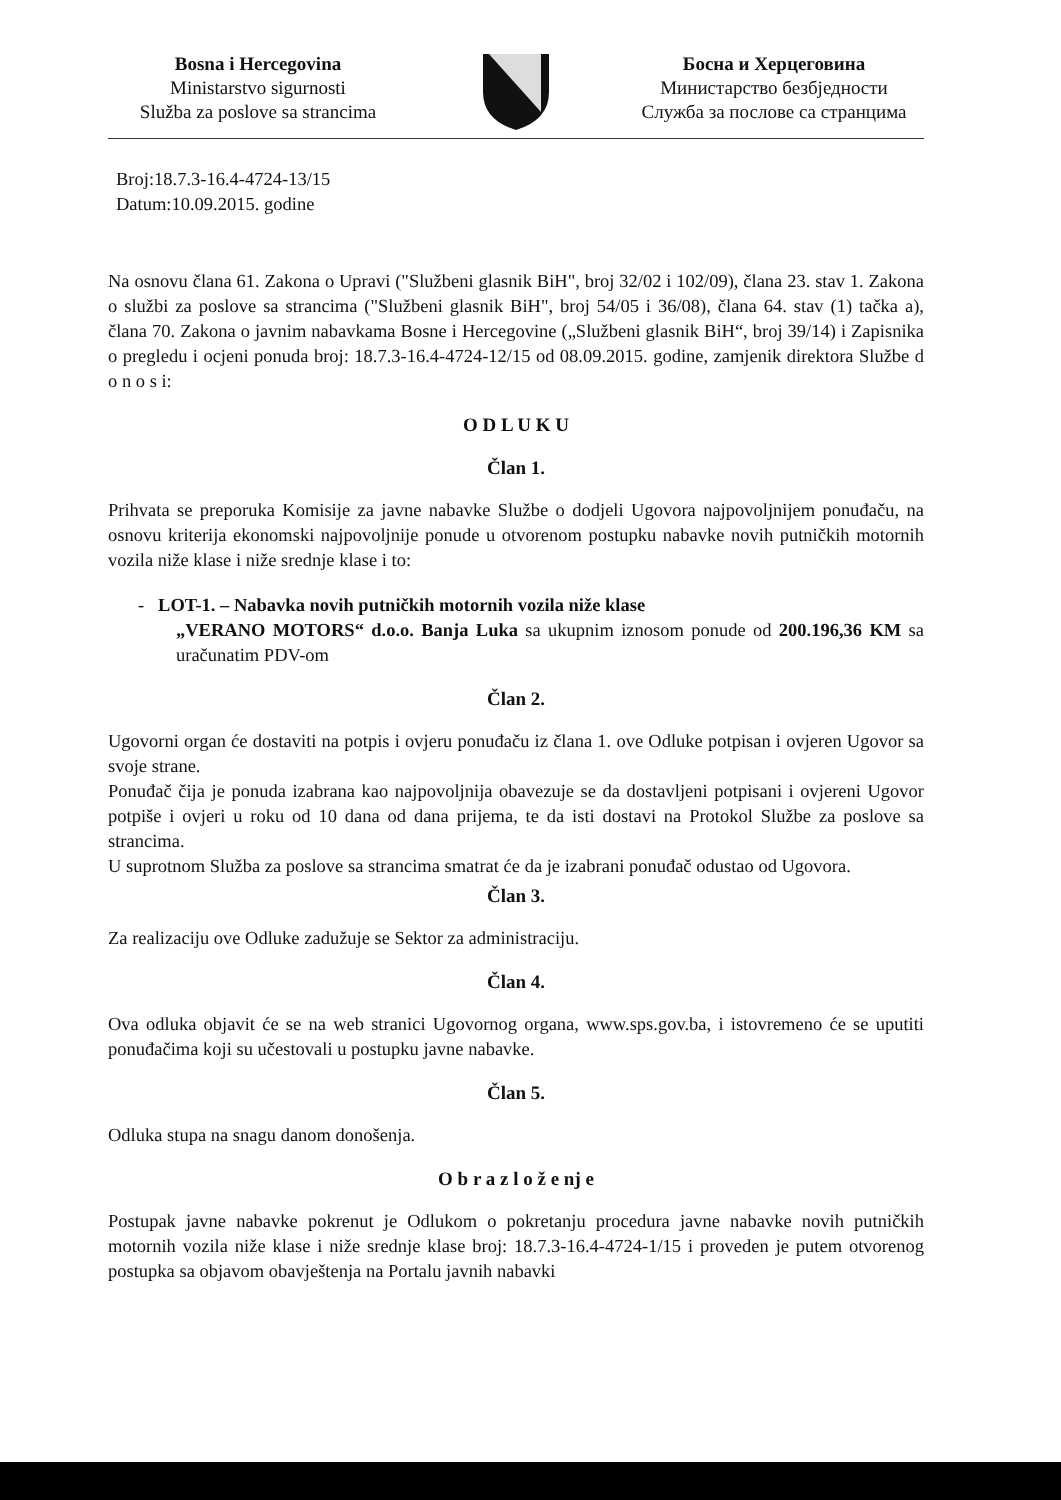Bosna i Hercegovina
Ministarstvo sigurnosti
Služba za poslove sa strancima
Босна и Херцеговина
Министарство безбједности
Служба за послове са странцима
Broj:18.7.3-16.4-4724-13/15
Datum:10.09.2015. godine
Na osnovu člana 61. Zakona o Upravi ("Službeni glasnik BiH", broj 32/02 i 102/09), člana 23. stav 1. Zakona o službi za poslove sa strancima ("Službeni glasnik BiH", broj 54/05 i 36/08), člana 64. stav (1) tačka a), člana 70. Zakona o javnim nabavkama Bosne i Hercegovine („Službeni glasnik BiH“, broj 39/14) i Zapisnika o pregledu i ocjeni ponuda broj: 18.7.3-16.4-4724-12/15 od 08.09.2015. godine, zamjenik direktora Službe d o n o s i:
O D L U K U
Član 1.
Prihvata se preporuka Komisije za javne nabavke Službe o dodjeli Ugovora najpovoljnijem ponuđaču, na osnovu kriterija ekonomski najpovoljnije ponude u otvorenom postupku nabavke novih putničkih motornih vozila niže klase i niže srednje klase i to:
- LOT-1. – Nabavka novih putničkih motornih vozila niže klase
„VERANO MOTORS“ d.o.o. Banja Luka sa ukupnim iznosom ponude od 200.196,36 KM sa uračunatim PDV-om
Član 2.
Ugovorni organ će dostaviti na potpis i ovjeru ponuđaču iz člana 1. ove Odluke potpisan i ovjeren Ugovor sa svoje strane.
Ponuđač čija je ponuda izabrana kao najpovoljnija obavezuje se da dostavljeni potpisani i ovjereni Ugovor potpiše i ovjeri u roku od 10 dana od dana prijema, te da isti dostavi na Protokol Službe za poslove sa strancima.
U suprotnom Služba za poslove sa strancima smatrat će da je izabrani ponuđač odustao od Ugovora.
Član 3.
Za realizaciju ove Odluke zadužuje se Sektor za administraciju.
Član 4.
Ova odluka objavit će se na web stranici Ugovornog organa, www.sps.gov.ba, i istovremeno će se uputiti ponuđačima koji su učestovali u postupku javne nabavke.
Član 5.
Odluka stupa na snagu danom donošenja.
O b r a z l o ž e nj e
Postupak javne nabavke pokrenut je Odlukom o pokretanju procedura javne nabavke novih putničkih motornih vozila niže klase i niže srednje klase broj: 18.7.3-16.4-4724-1/15 i proveden je putem otvorenog postupka sa objavom obavještenja na Portalu javnih nabavki